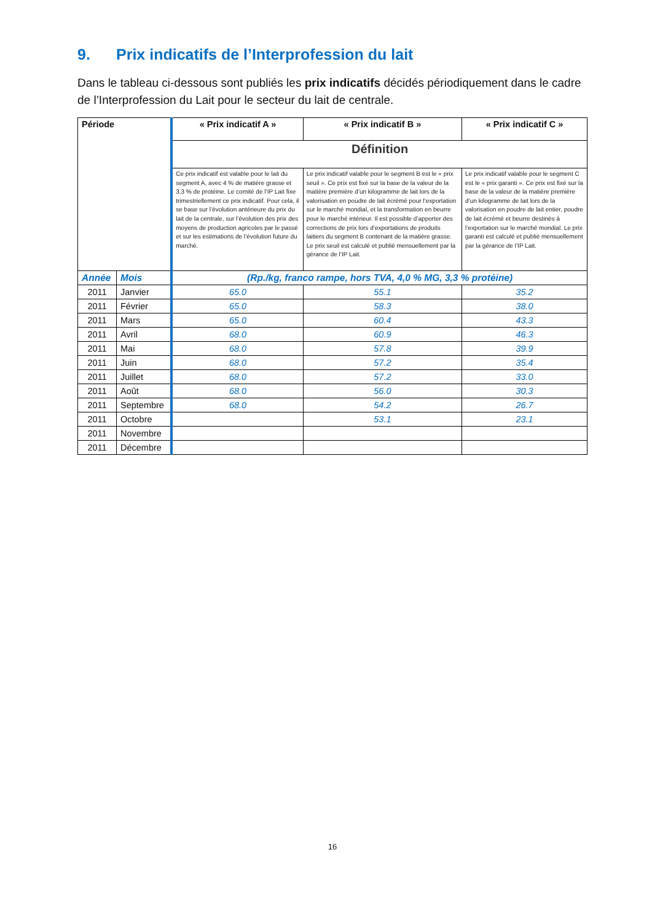9. Prix indicatifs de l’Interprofession du lait
Dans le tableau ci-dessous sont publiés les prix indicatifs décidés périodiquement dans le cadre de l’Interprofession du Lait pour le secteur du lait de centrale.
| Période | | « Prix indicatif A » | « Prix indicatif B » | « Prix indicatif C » |
| --- | --- | --- | --- | --- |
| | | Définition | | |
| | | Ce prix indicatif est valable pour le lait du segment A, avec 4 % de matière grasse et 3,3 % de protéine. Le comité de l’IP Lait fixe trimestriellement ce prix indicatif. Pour cela, il se base sur l’évolution antérieure du prix du lait de la centrale, sur l’évolution des prix des moyens de production agricoles par le passé et sur les estimations de l’évolution future du marché. | Le prix indicatif valable pour le segment B est le « prix seuil ». Ce prix est fixé sur la base de la valeur de la matière première d’un kilogramme de lait lors de la valorisation en poudre de lait écrémé pour l’exportation sur le marché mondial, et la transformation en beurre pour le marché intérieur. Il est possible d’apporter des corrections de prix lors d’exportations de produits laitiers du segment B contenant de la matière grasse. Le prix seuil est calculé et publié mensuellement par la gérance de l’IP Lait. | Le prix indicatif valable pour le segment C est le « prix garanti ». Ce prix est fixé sur la base de la valeur de la matière première d’un kilogramme de lait lors de la valorisation en poudre de lait entier, poudre de lait écrémé et beurre destinés à l’exportation sur le marché mondial. Le prix garanti est calculé et publié mensuellement par la gérance de l’IP Lait. |
| Année | Mois | (Rp./kg, franco rampe, hors TVA, 4,0 % MG, 3,3 % protéine) | | |
| 2011 | Janvier | 65.0 | 55.1 | 35.2 |
| 2011 | Février | 65.0 | 58.3 | 38.0 |
| 2011 | Mars | 65.0 | 60.4 | 43.3 |
| 2011 | Avril | 68.0 | 60.9 | 46.3 |
| 2011 | Mai | 68.0 | 57.8 | 39.9 |
| 2011 | Juin | 68.0 | 57.2 | 35.4 |
| 2011 | Juillet | 68.0 | 57.2 | 33.0 |
| 2011 | Août | 68.0 | 56.0 | 30.3 |
| 2011 | Septembre | 68.0 | 54.2 | 26.7 |
| 2011 | Octobre | | 53.1 | 23.1 |
| 2011 | Novembre | | | |
| 2011 | Décembre | | | |
16